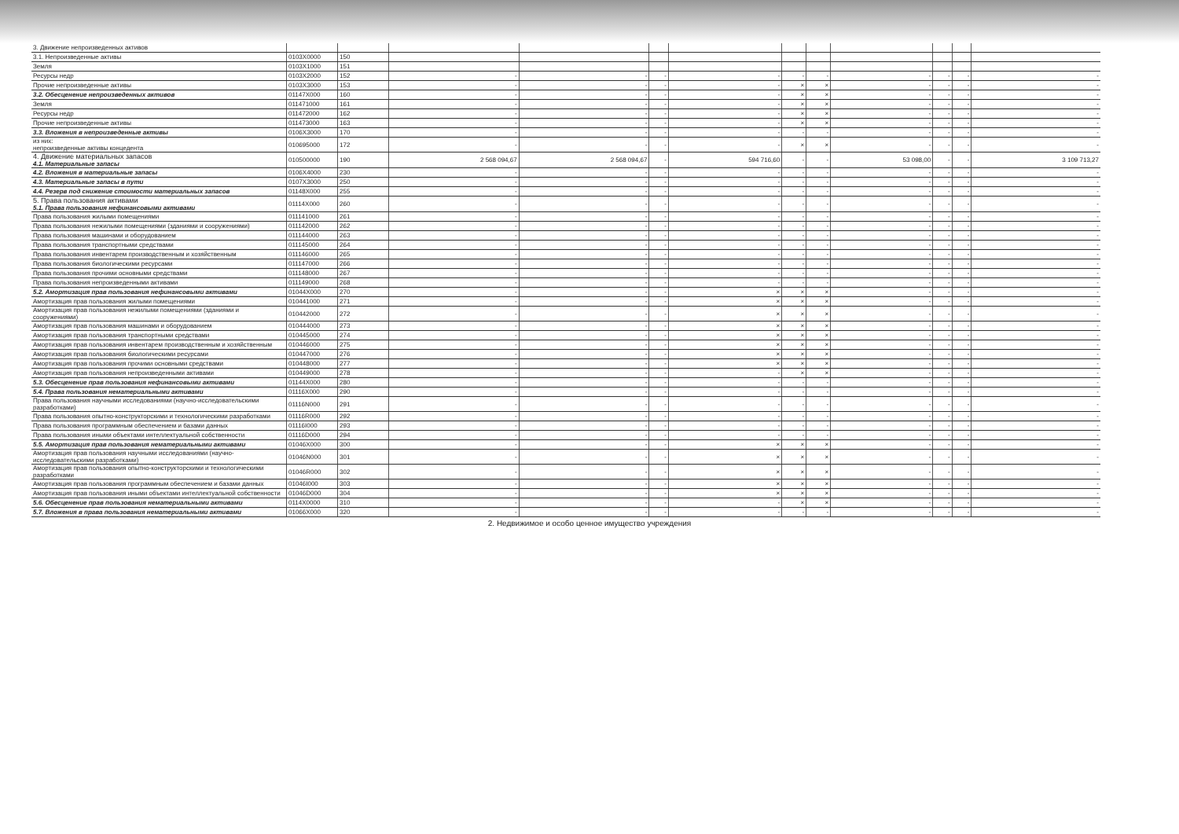| 3. Движение непроизведенных активов | | | | | | | | | | | | |
| 3.1. Непроизведенные активы | 0103X0000 | 150 | | | | | | | | | | |
| Земля | 0103X1000 | 151 | | | | | | | | | | |
| Ресурсы недр | 0103X2000 | 152 | - | - | - | - | - | - | - | - | - | - |
| Прочие непроизведенные активы | 0103X3000 | 153 | - | - | - | - | × | × | - | - | - | - |
| 3.2. Обесценение непроизведенных активов | 01147X000 | 160 | - | - | - | - | × | × | - | - | - | - |
| Земля | 011471000 | 161 | - | - | - | - | × | × | - | - | - | - |
| Ресурсы недр | 011472000 | 162 | - | - | - | - | × | × | - | - | - | - |
| Прочие непроизведенные активы | 011473000 | 163 | - | - | - | - | × | × | - | - | - | - |
| 3.3. Вложения в непроизведенные активы | 0106X3000 | 170 | - | - | - | - | - | - | - | - | - | - |
| из них: непроизведенные активы концедента | 010695000 | 172 | - | - | - | - | × | × | - | - | - | - |
| 4. Движение материальных запасов 4.1. Материальные запасы | 010500000 | 190 | 2 568 094,67 | 2 568 094,67 | - | 594 716,60 | - | - | 53 098,00 | - | - | 3 109 713,27 |
| 4.2. Вложения в материальные запасы | 0106X4000 | 230 | - | - | - | - | - | - | - | - | - | - |
| 4.3. Материальные запасы в пути | 0107X3000 | 250 | - | - | - | - | - | - | - | - | - | - |
| 4.4. Резерв под снижение стоимости материальных запасов | 01148X000 | 255 | - | - | - | - | - | - | - | - | - | - |
| 5. Права пользования активами 5.1. Права пользования нефинансовыми активами | 01114X000 | 260 | - | - | - | - | - | - | - | - | - | - |
| Права пользования жилыми помещениями | 011141000 | 261 | - | - | - | - | - | - | - | - | - | - |
| Права пользования нежилыми помещениями (зданиями и сооружениями) | 011142000 | 262 | - | - | - | - | - | - | - | - | - | - |
| Права пользования машинами и оборудованием | 011144000 | 263 | - | - | - | - | - | - | - | - | - | - |
| Права пользования транспортными средствами | 011145000 | 264 | - | - | - | - | - | - | - | - | - | - |
| Права пользования инвентарем производственным и хозяйственным | 011146000 | 265 | - | - | - | - | - | - | - | - | - | - |
| Права пользования биологическими ресурсами | 011147000 | 266 | - | - | - | - | - | - | - | - | - | - |
| Права пользования прочими основными средствами | 011148000 | 267 | - | - | - | - | - | - | - | - | - | - |
| Права пользования непроизведенными активами | 011149000 | 268 | - | - | - | - | - | - | - | - | - | - |
| 5.2. Амортизация прав пользования нефинансовыми активами | 01044X000 | 270 | - | - | - | × | × | × | - | - | - | - |
| Амортизация прав пользования жилыми помещениями | 010441000 | 271 | - | - | - | × | × | × | - | - | - | - |
| Амортизация прав пользования нежилыми помещениями (зданиями и сооружениями) | 010442000 | 272 | - | - | - | × | × | × | - | - | - | - |
| Амортизация прав пользования машинами и оборудованием | 010444000 | 273 | - | - | - | × | × | × | - | - | - | - |
| Амортизация прав пользования транспортными средствами | 010445000 | 274 | - | - | - | × | × | × | - | - | - | - |
| Амортизация прав пользования инвентарем производственным и хозяйственным | 010446000 | 275 | - | - | - | × | × | × | - | - | - | - |
| Амортизация прав пользования биологическими ресурсами | 010447000 | 276 | - | - | - | × | × | × | - | - | - | - |
| Амортизация прав пользования прочими основными средствами | 010448000 | 277 | - | - | - | × | × | × | - | - | - | - |
| Амортизация прав пользования непроизведенными активами | 010449000 | 278 | - | - | - | - | × | × | - | - | - | - |
| 5.3. Обесценение прав пользования нефинансовыми активами | 01144X000 | 280 | - | - | - | - | - | - | - | - | - | - |
| 5.4. Права пользования нематериальными активами | 01116X000 | 290 | - | - | - | - | - | - | - | - | - | - |
| Права пользования научными исследованиями (научно-исследовательскими разработками) | 01116N000 | 291 | - | - | - | - | - | - | - | - | - | - |
| Права пользования опытно-конструкторскими и технологическими разработками | 01116R000 | 292 | - | - | - | - | - | - | - | - | - | - |
| Права пользования программным обеспечением и базами данных | 01116I000 | 293 | - | - | - | - | - | - | - | - | - | - |
| Права пользования иными объектами интеллектуальной собственности | 01116D000 | 294 | - | - | - | - | - | - | - | - | - | - |
| 5.5. Амортизация прав пользования нематериальными активами | 01046X000 | 300 | - | - | - | × | × | × | - | - | - | - |
| Амортизация прав пользования научными исследованиями (научно-исследовательскими разработками) | 01046N000 | 301 | - | - | - | × | × | × | - | - | - | - |
| Амортизация прав пользования опытно-конструкторскими и технологическими разработками | 01046R000 | 302 | - | - | - | × | × | × | - | - | - | - |
| Амортизация прав пользования программным обеспечением и базами данных | 01046I000 | 303 | - | - | - | × | × | × | - | - | - | - |
| Амортизация прав пользования иными объектами интеллектуальной собственности | 01046D000 | 304 | - | - | - | × | × | × | - | - | - | - |
| 5.6. Обесценение прав пользования нематериальными активами | 0114X0000 | 310 | - | - | - | - | × | × | - | - | - | - |
| 5.7. Вложения в права пользования нематериальными активами | 01066X000 | 320 | - | - | - | - | - | - | - | - | - | - |
2. Недвижимое и особо ценное имущество учреждения